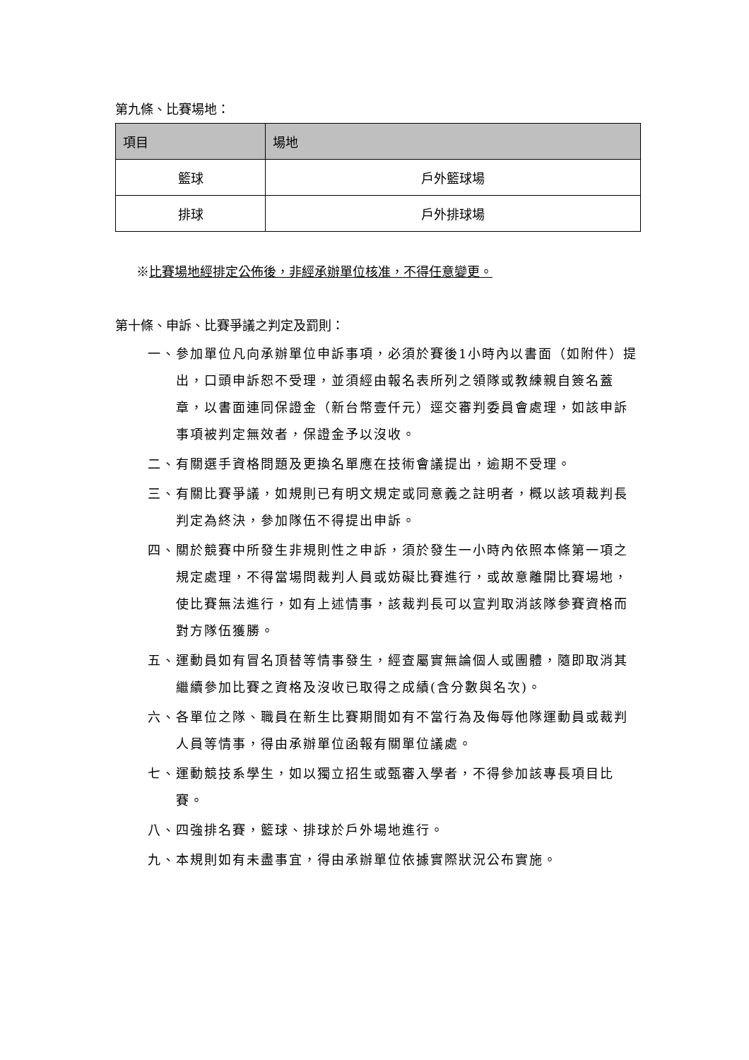第九條、比賽場地：
| 項目 | 場地 |
| --- | --- |
| 籃球 | 戶外籃球場 |
| 排球 | 戶外排球場 |
※比賽場地經排定公佈後，非經承辦單位核准，不得任意變更。
第十條、申訴、比賽爭議之判定及罰則：
一、參加單位凡向承辦單位申訴事項，必須於賽後1小時內以書面（如附件）提出，口頭申訴恕不受理，並須經由報名表所列之領隊或教練親自簽名蓋章，以書面連同保證金（新台幣壹仟元）逕交審判委員會處理，如該申訴事項被判定無效者，保證金予以沒收。
二、有關選手資格問題及更換名單應在技術會議提出，逾期不受理。
三、有關比賽爭議，如規則已有明文規定或同意義之註明者，概以該項裁判長判定為終決，參加隊伍不得提出申訴。
四、關於競賽中所發生非規則性之申訴，須於發生一小時內依照本條第一項之規定處理，不得當場問裁判人員或妨礙比賽進行，或故意離開比賽場地，使比賽無法進行，如有上述情事，該裁判長可以宣判取消該隊參賽資格而對方隊伍獲勝。
五、運動員如有冒名頂替等情事發生，經查屬實無論個人或團體，隨即取消其繼續參加比賽之資格及沒收已取得之成績(含分數與名次)。
六、各單位之隊、職員在新生比賽期間如有不當行為及侮辱他隊運動員或裁判人員等情事，得由承辦單位函報有關單位議處。
七、運動競技系學生，如以獨立招生或甄審入學者，不得參加該專長項目比賽。
八、四強排名賽，籃球、排球於戶外場地進行。
九、本規則如有未盡事宜，得由承辦單位依據實際狀況公布實施。